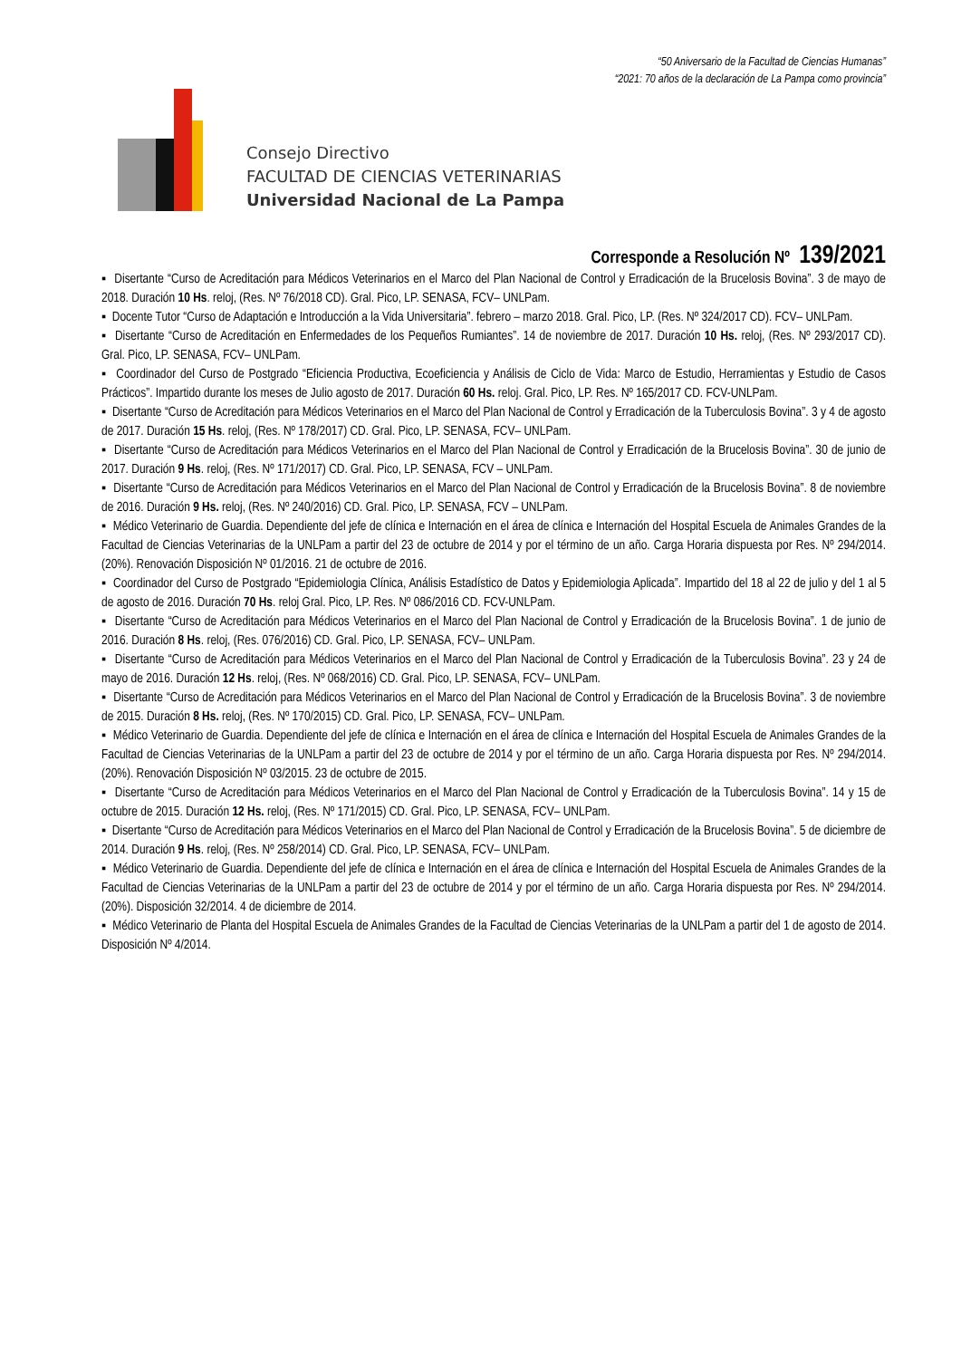“50 Aniversario de la Facultad de Ciencias Humanas”
“2021: 70 años de la declaración de La Pampa como provincia”
Consejo Directivo
FACULTAD DE CIENCIAS VETERINARIAS
Universidad Nacional de La Pampa
Corresponde a Resolución Nº 139/2021
▪ Disertante “Curso de Acreditación para Médicos Veterinarios en el Marco del Plan Nacional de Control y Erradicación de la Brucelosis Bovina”. 3 de mayo de 2018. Duración 10 Hs. reloj, (Res. Nº 76/2018 CD). Gral. Pico, LP. SENASA, FCV– UNLPam.
▪ Docente Tutor “Curso de Adaptación e Introducción a la Vida Universitaria”. febrero – marzo 2018. Gral. Pico, LP. (Res. Nº 324/2017 CD). FCV– UNLPam.
▪ Disertante “Curso de Acreditación en Enfermedades de los Pequeños Rumiantes”. 14 de noviembre de 2017. Duración 10 Hs. reloj, (Res. Nº 293/2017 CD). Gral. Pico, LP. SENASA, FCV– UNLPam.
▪ Coordinador del Curso de Postgrado “Eficiencia Productiva, Ecoeficiencia y Análisis de Ciclo de Vida: Marco de Estudio, Herramientas y Estudio de Casos Prácticos”. Impartido durante los meses de Julio agosto de 2017. Duración 60 Hs. reloj. Gral. Pico, LP. Res. Nº 165/2017 CD. FCV-UNLPam.
▪ Disertante “Curso de Acreditación para Médicos Veterinarios en el Marco del Plan Nacional de Control y Erradicación de la Tuberculosis Bovina”. 3 y 4 de agosto de 2017. Duración 15 Hs. reloj, (Res. Nº 178/2017) CD. Gral. Pico, LP. SENASA, FCV– UNLPam.
▪ Disertante “Curso de Acreditación para Médicos Veterinarios en el Marco del Plan Nacional de Control y Erradicación de la Brucelosis Bovina”. 30 de junio de 2017. Duración 9 Hs. reloj, (Res. Nº 171/2017) CD. Gral. Pico, LP. SENASA, FCV – UNLPam.
▪ Disertante “Curso de Acreditación para Médicos Veterinarios en el Marco del Plan Nacional de Control y Erradicación de la Brucelosis Bovina”. 8 de noviembre de 2016. Duración 9 Hs. reloj, (Res. Nº 240/2016) CD. Gral. Pico, LP. SENASA, FCV – UNLPam.
▪ Médico Veterinario de Guardia. Dependiente del jefe de clínica e Internación en el área de clínica e Internación del Hospital Escuela de Animales Grandes de la Facultad de Ciencias Veterinarias de la UNLPam a partir del 23 de octubre de 2014 y por el término de un año. Carga Horaria dispuesta por Res. Nº 294/2014. (20%). Renovación Disposición Nº 01/2016. 21 de octubre de 2016.
▪ Coordinador del Curso de Postgrado “Epidemiologia Clínica, Análisis Estadístico de Datos y Epidemiologia Aplicada”. Impartido del 18 al 22 de julio y del 1 al 5 de agosto de 2016. Duración 70 Hs. reloj Gral. Pico, LP. Res. Nº 086/2016 CD. FCV-UNLPam.
▪ Disertante “Curso de Acreditación para Médicos Veterinarios en el Marco del Plan Nacional de Control y Erradicación de la Brucelosis Bovina”. 1 de junio de 2016. Duración 8 Hs. reloj, (Res. 076/2016) CD. Gral. Pico, LP. SENASA, FCV– UNLPam.
▪ Disertante “Curso de Acreditación para Médicos Veterinarios en el Marco del Plan Nacional de Control y Erradicación de la Tuberculosis Bovina”. 23 y 24 de mayo de 2016. Duración 12 Hs. reloj, (Res. Nº 068/2016) CD. Gral. Pico, LP. SENASA, FCV– UNLPam.
▪ Disertante “Curso de Acreditación para Médicos Veterinarios en el Marco del Plan Nacional de Control y Erradicación de la Brucelosis Bovina”. 3 de noviembre de 2015. Duración 8 Hs. reloj, (Res. Nº 170/2015) CD. Gral. Pico, LP. SENASA, FCV– UNLPam.
▪ Médico Veterinario de Guardia. Dependiente del jefe de clínica e Internación en el área de clínica e Internación del Hospital Escuela de Animales Grandes de la Facultad de Ciencias Veterinarias de la UNLPam a partir del 23 de octubre de 2014 y por el término de un año. Carga Horaria dispuesta por Res. Nº 294/2014. (20%). Renovación Disposición Nº 03/2015. 23 de octubre de 2015.
▪ Disertante “Curso de Acreditación para Médicos Veterinarios en el Marco del Plan Nacional de Control y Erradicación de la Tuberculosis Bovina”. 14 y 15 de octubre de 2015. Duración 12 Hs. reloj, (Res. Nº 171/2015) CD. Gral. Pico, LP. SENASA, FCV– UNLPam.
▪ Disertante “Curso de Acreditación para Médicos Veterinarios en el Marco del Plan Nacional de Control y Erradicación de la Brucelosis Bovina”. 5 de diciembre de 2014. Duración 9 Hs. reloj, (Res. Nº 258/2014) CD. Gral. Pico, LP. SENASA, FCV– UNLPam.
▪ Médico Veterinario de Guardia. Dependiente del jefe de clínica e Internación en el área de clínica e Internación del Hospital Escuela de Animales Grandes de la Facultad de Ciencias Veterinarias de la UNLPam a partir del 23 de octubre de 2014 y por el término de un año. Carga Horaria dispuesta por Res. Nº 294/2014. (20%). Disposición 32/2014. 4 de diciembre de 2014.
▪ Médico Veterinario de Planta del Hospital Escuela de Animales Grandes de la Facultad de Ciencias Veterinarias de la UNLPam a partir del 1 de agosto de 2014. Disposición Nº 4/2014.